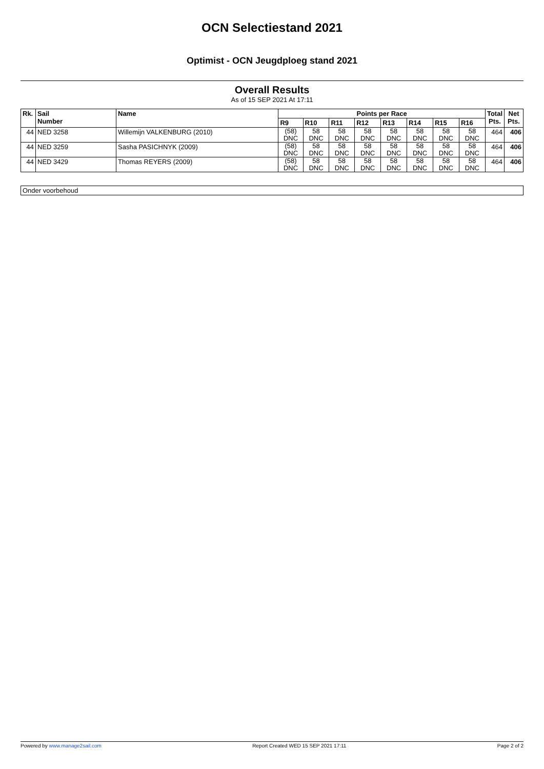OCN Selectiestand 2021
Optimist - OCN Jeugdploeg stand 2021
Overall Results
As of 15 SEP 2021 At 17:11
| Rk. | Sail Number | Name | Points per Race | | | | | | | | Total Pts. | Net Pts. |
| --- | --- | --- | --- | --- | --- | --- | --- | --- | --- | --- | --- | --- |
| | | | R9 | R10 | R11 | R12 | R13 | R14 | R15 | R16 | | |
| 44 | NED 3258 | Willemijn VALKENBURG (2010) | (58) DNC | 58 DNC | 58 DNC | 58 DNC | 58 DNC | 58 DNC | 58 DNC | 58 DNC | 464 | 406 |
| 44 | NED 3259 | Sasha PASICHNYK (2009) | (58) DNC | 58 DNC | 58 DNC | 58 DNC | 58 DNC | 58 DNC | 58 DNC | 58 DNC | 464 | 406 |
| 44 | NED 3429 | Thomas REYERS (2009) | (58) DNC | 58 DNC | 58 DNC | 58 DNC | 58 DNC | 58 DNC | 58 DNC | 58 DNC | 464 | 406 |
Onder voorbehoud
Powered by www.manage2sail.com Report Created WED 15 SEP 2021 17:11 Page 2 of 2